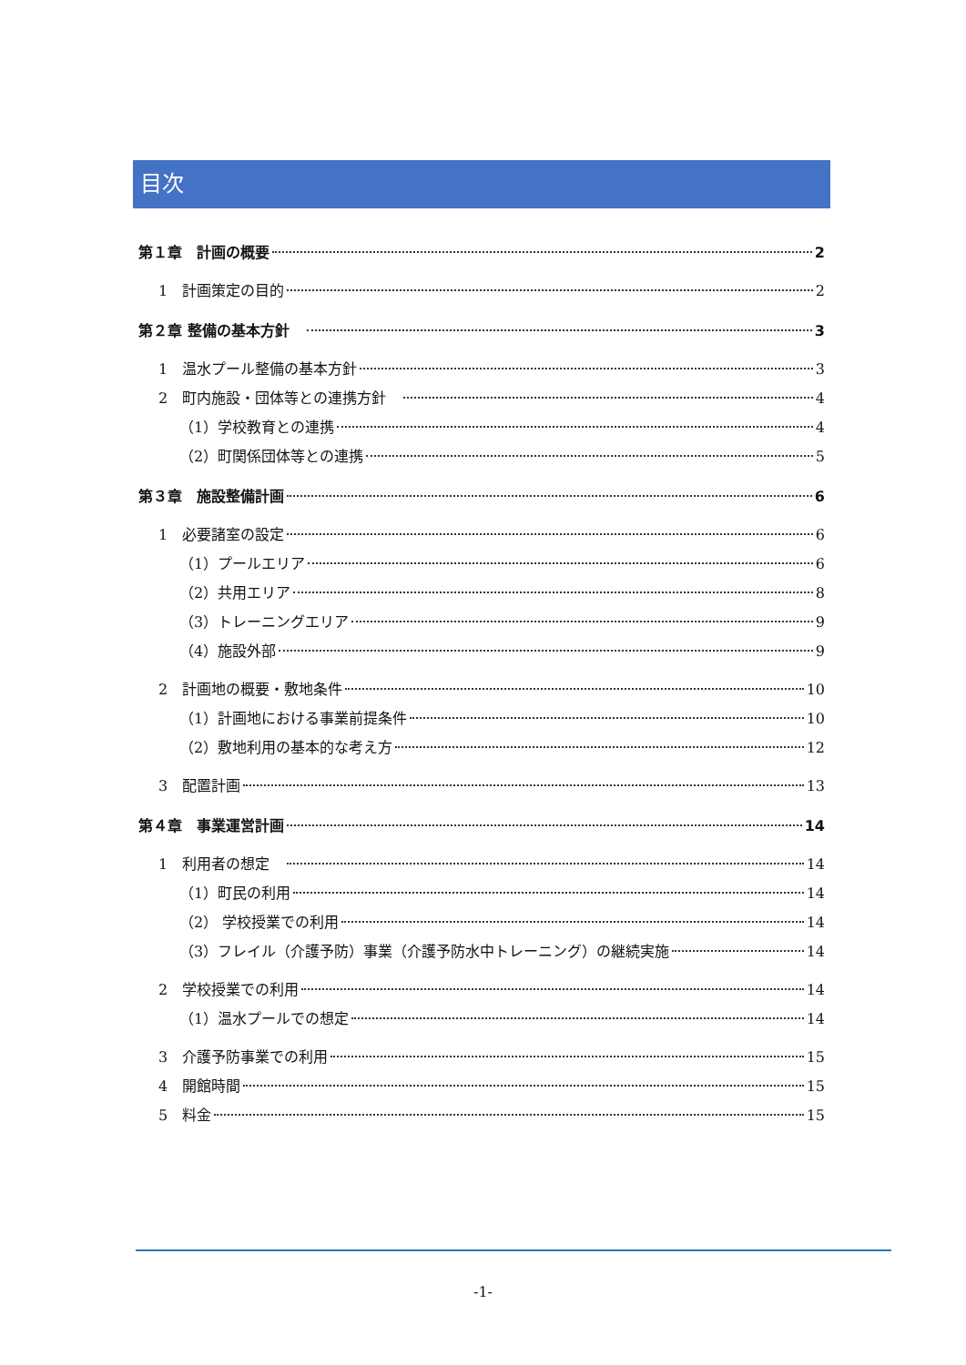目次
第１章　計画の概要 2
1　計画策定の目的 2
第２章 整備の基本方針　 3
1　温水プール整備の基本方針 3
2　町内施設・団体等との連携方針　 4
（1）学校教育との連携 4
（2）町関係団体等との連携 5
第３章　施設整備計画 6
1　必要諸室の設定 6
（1）プールエリア 6
（2）共用エリア 8
（3）トレーニングエリア 9
（4）施設外部 9
2　計画地の概要・敷地条件 10
（1）計画地における事業前提条件 10
（2）敷地利用の基本的な考え方 12
3　配置計画 13
第４章　事業運営計画 14
1　利用者の想定　 14
（1）町民の利用 14
（2） 学校授業での利用 14
（3）フレイル（介護予防）事業（介護予防水中トレーニング）の継続実施 14
2　学校授業での利用 14
（1）温水プールでの想定 14
3　介護予防事業での利用 15
4　開館時間 15
5　料金 15
-1-